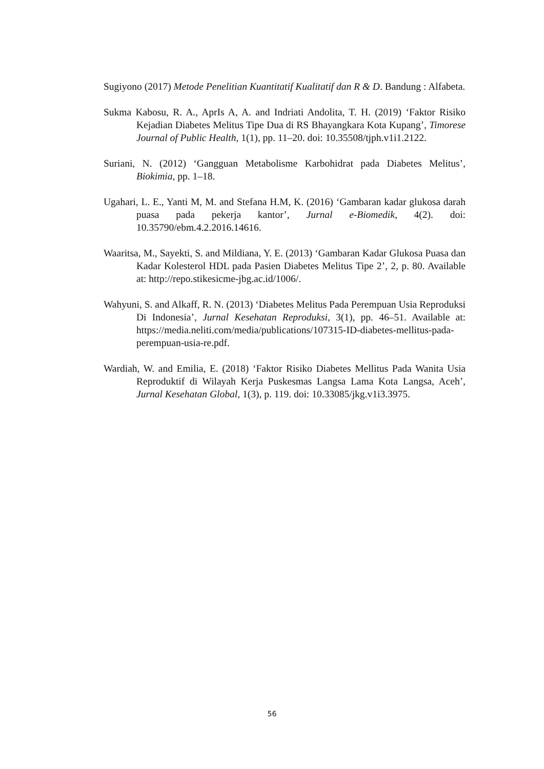Sugiyono (2017) Metode Penelitian Kuantitatif Kualitatif dan R & D. Bandung : Alfabeta.
Sukma Kabosu, R. A., AprIs A, A. and Indriati Andolita, T. H. (2019) ‘Faktor Risiko Kejadian Diabetes Melitus Tipe Dua di RS Bhayangkara Kota Kupang’, Timorese Journal of Public Health, 1(1), pp. 11–20. doi: 10.35508/tjph.v1i1.2122.
Suriani, N. (2012) ‘Gangguan Metabolisme Karbohidrat pada Diabetes Melitus’, Biokimia, pp. 1–18.
Ugahari, L. E., Yanti M, M. and Stefana H.M, K. (2016) ‘Gambaran kadar glukosa darah puasa pada pekerja kantor’, Jurnal e-Biomedik, 4(2). doi: 10.35790/ebm.4.2.2016.14616.
Waaritsa, M., Sayekti, S. and Mildiana, Y. E. (2013) ‘Gambaran Kadar Glukosa Puasa dan Kadar Kolesterol HDL pada Pasien Diabetes Melitus Tipe 2’, 2, p. 80. Available at: http://repo.stikesicme-jbg.ac.id/1006/.
Wahyuni, S. and Alkaff, R. N. (2013) ‘Diabetes Melitus Pada Perempuan Usia Reproduksi Di Indonesia’, Jurnal Kesehatan Reproduksi, 3(1), pp. 46–51. Available at: https://media.neliti.com/media/publications/107315-ID-diabetes-mellitus-pada-perempuan-usia-re.pdf.
Wardiah, W. and Emilia, E. (2018) ‘Faktor Risiko Diabetes Mellitus Pada Wanita Usia Reproduktif di Wilayah Kerja Puskesmas Langsa Lama Kota Langsa, Aceh’, Jurnal Kesehatan Global, 1(3), p. 119. doi: 10.33085/jkg.v1i3.3975.
56